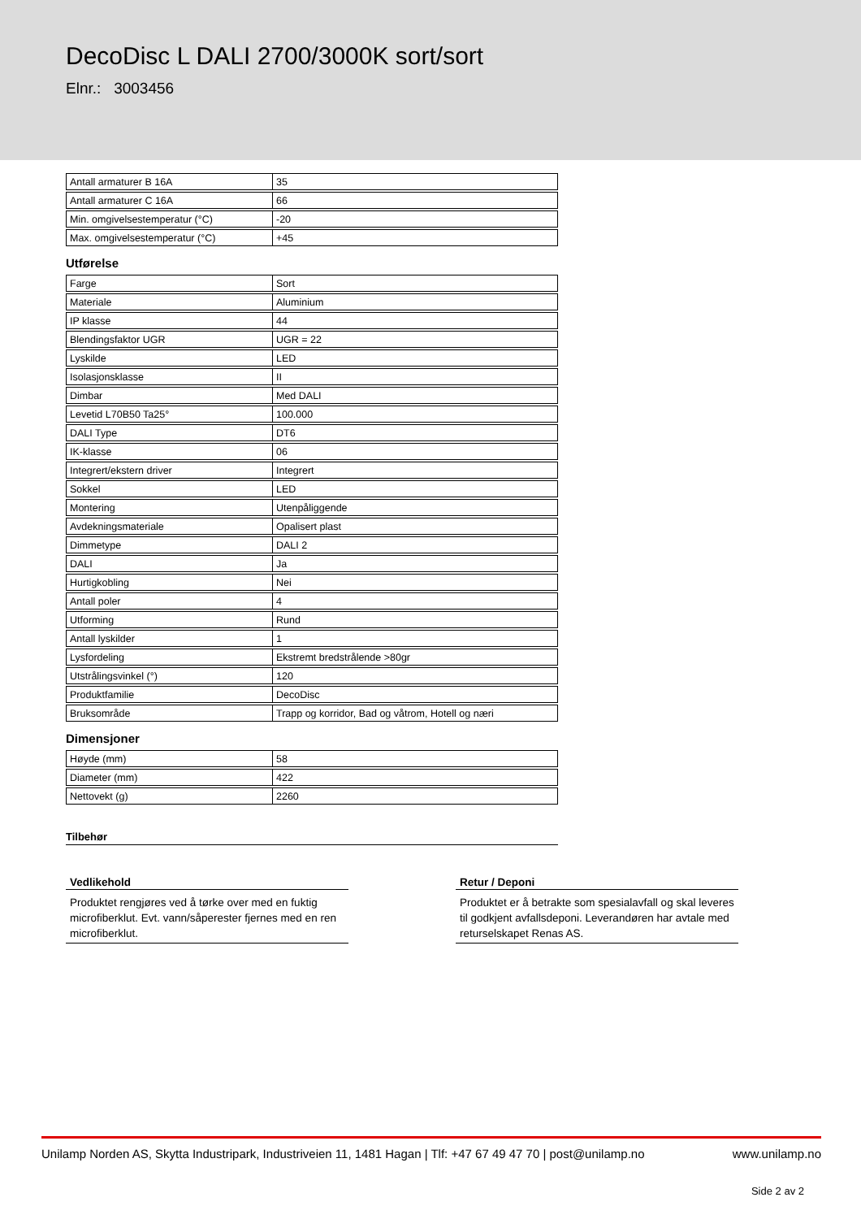DecoDisc L DALI 2700/3000K sort/sort
Elnr.: 3003456
| Antall armaturer B 16A | 35 |
| Antall armaturer C 16A | 66 |
| Min. omgivelsestemperatur (°C) | -20 |
| Max. omgivelsestemperatur (°C) | +45 |
Utførelse
| Farge | Sort |
| Materiale | Aluminium |
| IP klasse | 44 |
| Blendingsfaktor UGR | UGR = 22 |
| Lyskilde | LED |
| Isolasjonsklasse | II |
| Dimbar | Med DALI |
| Levetid L70B50 Ta25° | 100.000 |
| DALI Type | DT6 |
| IK-klasse | 06 |
| Integrert/ekstern driver | Integrert |
| Sokkel | LED |
| Montering | Utenpåliggende |
| Avdekningsmateriale | Opalisert plast |
| Dimmetype | DALI 2 |
| DALI | Ja |
| Hurtigkobling | Nei |
| Antall poler | 4 |
| Utforming | Rund |
| Antall lyskilder | 1 |
| Lysfordeling | Ekstremt bredstrålende >80gr |
| Utstrålingsvinkel (°) | 120 |
| Produktfamilie | DecoDisc |
| Bruksområde | Trapp og korridor, Bad og våtrom, Hotell og næri |
Dimensjoner
| Høyde (mm) | 58 |
| Diameter (mm) | 422 |
| Nettovekt (g) | 2260 |
Tilbehør
Vedlikehold
Produktet rengjøres ved å tørke over med en fuktig microfiberklut. Evt. vann/såperester fjernes med en ren microfiberklut.
Retur / Deponi
Produktet er å betrakte som spesialavfall og skal leveres til godkjent avfallsdeponi. Leverandøren har avtale med returselskapet Renas AS.
Unilamp Norden AS, Skytta Industripark, Industriveien 11, 1481 Hagan | Tlf: +47 67 49 47 70 | post@unilamp.no www.unilamp.no
Side 2 av 2